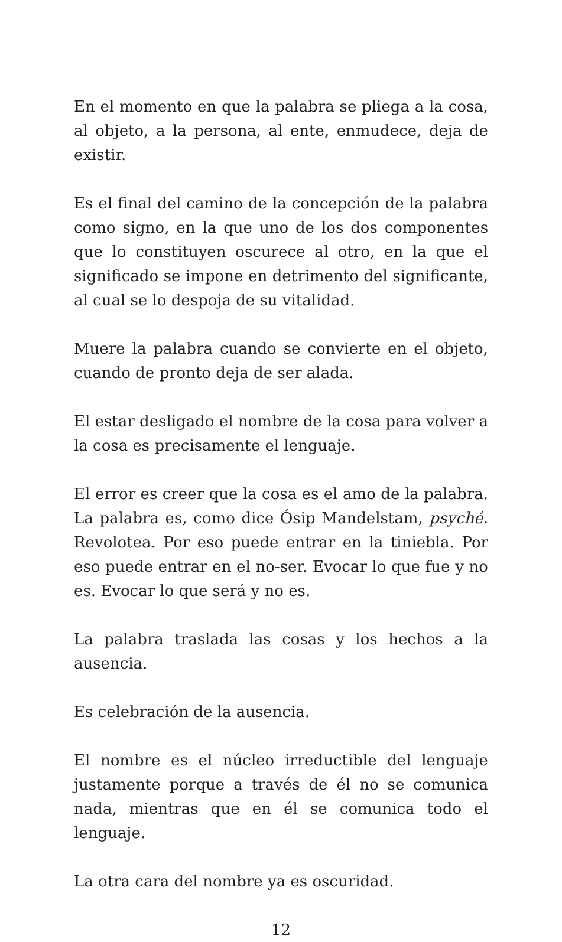En el momento en que la palabra se pliega a la cosa, al objeto, a la persona, al ente, enmudece, deja de existir.
Es el final del camino de la concepción de la palabra como signo, en la que uno de los dos componentes que lo constituyen oscurece al otro, en la que el significado se impone en detrimento del significante, al cual se lo despoja de su vitalidad.
Muere la palabra cuando se convierte en el objeto, cuando de pronto deja de ser alada.
El estar desligado el nombre de la cosa para volver a la cosa es precisamente el lenguaje.
El error es creer que la cosa es el amo de la palabra. La palabra es, como dice Ósip Mandelstam, psyché. Revolotea. Por eso puede entrar en la tiniebla. Por eso puede entrar en el no-ser. Evocar lo que fue y no es. Evocar lo que será y no es.
La palabra traslada las cosas y los hechos a la ausencia.
Es celebración de la ausencia.
El nombre es el núcleo irreductible del lenguaje justamente porque a través de él no se comunica nada, mientras que en él se comunica todo el lenguaje.
La otra cara del nombre ya es oscuridad.
12